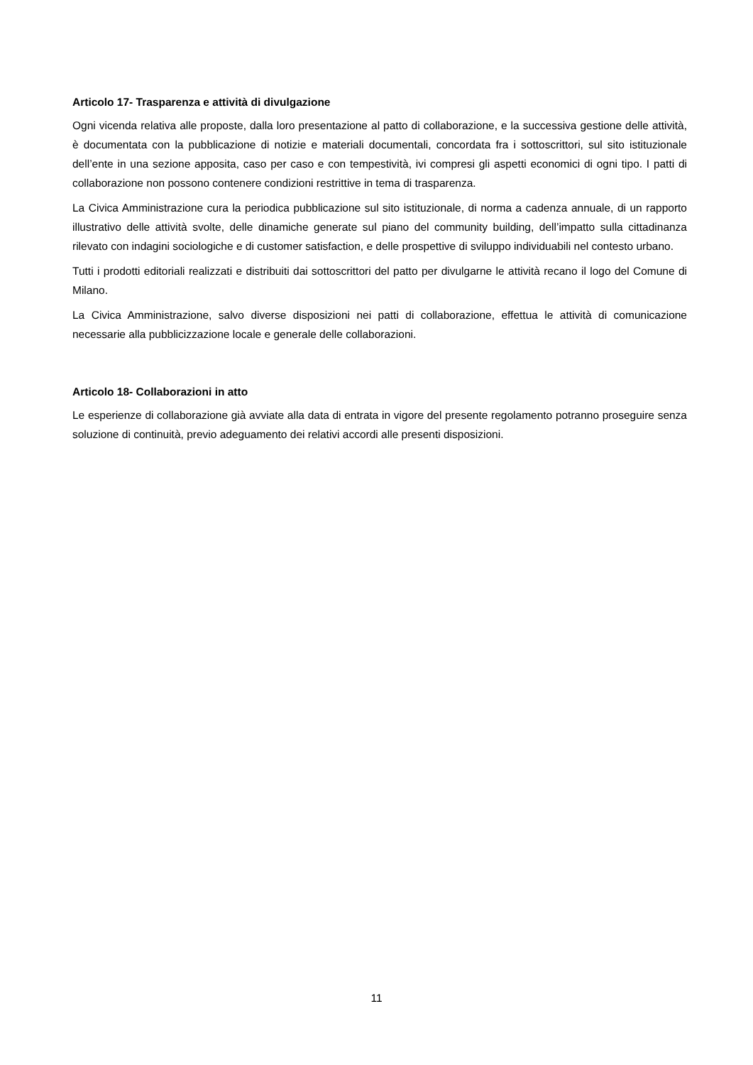Articolo 17- Trasparenza e attività di divulgazione
Ogni vicenda relativa alle proposte, dalla loro presentazione al patto di collaborazione, e la successiva gestione delle attività, è documentata con la pubblicazione di notizie e materiali documentali, concordata fra i sottoscrittori, sul sito istituzionale dell’ente in una sezione apposita, caso per caso e con tempestività, ivi compresi gli aspetti economici di ogni tipo. I patti di collaborazione non possono contenere condizioni restrittive in tema di trasparenza.
La Civica Amministrazione cura la periodica pubblicazione sul sito istituzionale, di norma a cadenza annuale, di un rapporto illustrativo delle attività svolte, delle dinamiche generate sul piano del community building, dell’impatto sulla cittadinanza rilevato con indagini sociologiche e di customer satisfaction, e delle prospettive di sviluppo individuabili nel contesto urbano.
Tutti i prodotti editoriali realizzati e distribuiti dai sottoscrittori del patto per divulgarne le attività recano il logo del Comune di Milano.
La Civica Amministrazione, salvo diverse disposizioni nei patti di collaborazione, effettua le attività di comunicazione necessarie alla pubblicizzazione locale e generale delle collaborazioni.
Articolo 18- Collaborazioni in atto
Le esperienze di collaborazione già avviate alla data di entrata in vigore del presente regolamento potranno proseguire senza soluzione di continuità, previo adeguamento dei relativi accordi alle presenti disposizioni.
11